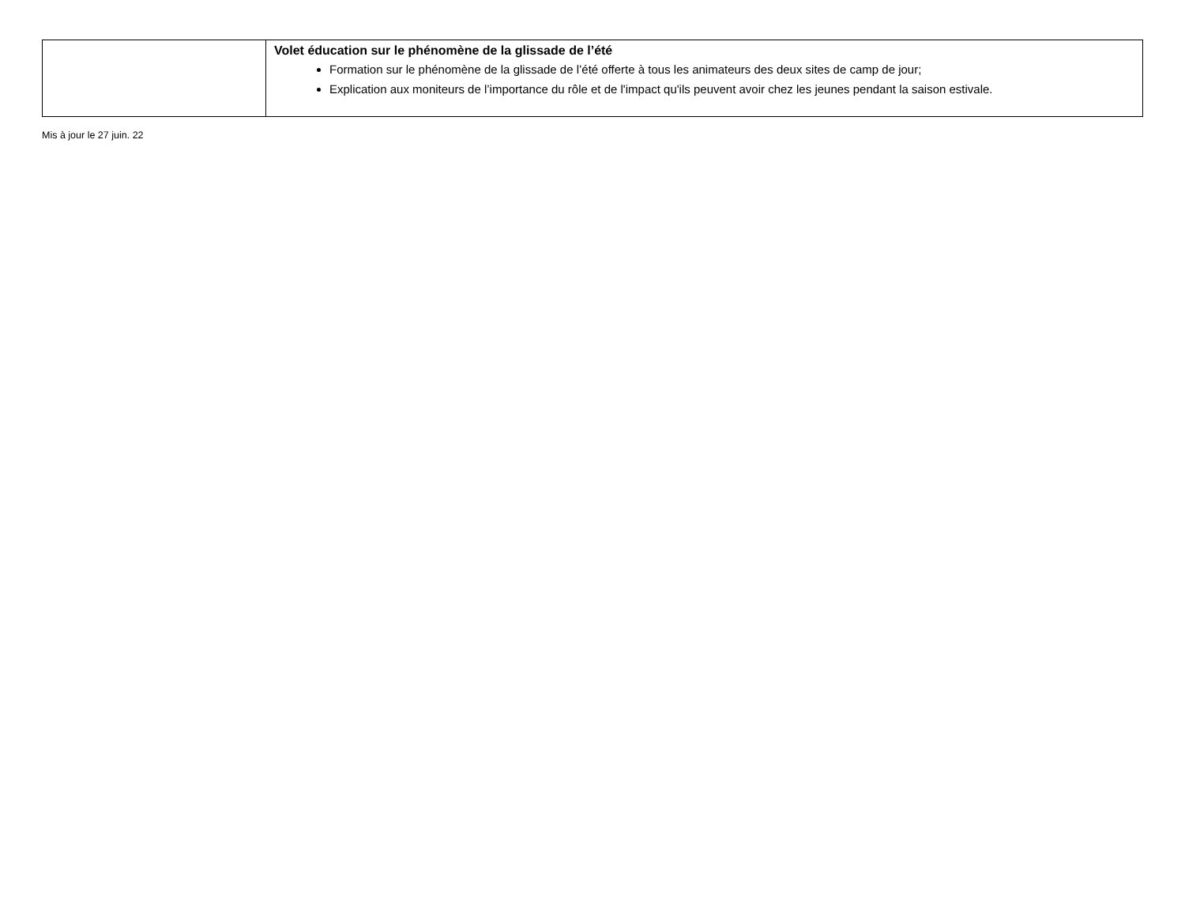| | Volet éducation sur le phénomène de la glissade de l’été Formation sur le phénomène de la glissade de l’été offerte à tous les animateurs des deux sites de camp de jour; Explication aux moniteurs de l’importance du rôle et de l'impact qu'ils peuvent avoir chez les jeunes pendant la saison estivale. |
Mis à jour le 27 juin. 22